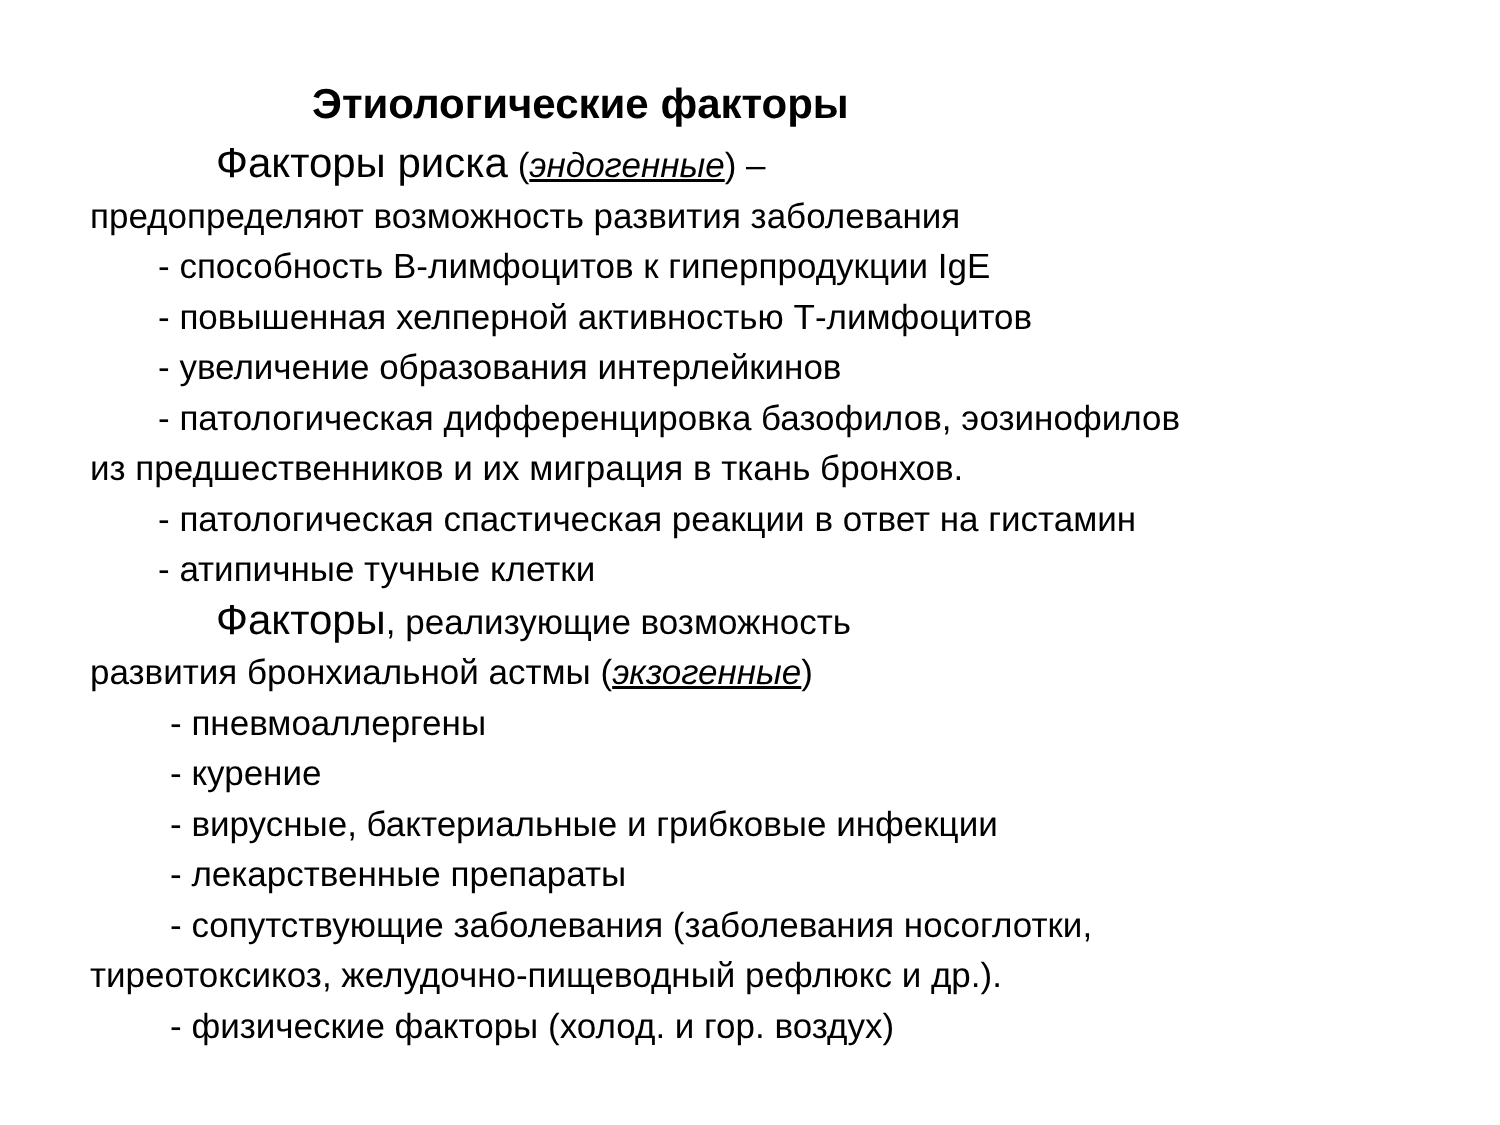Этиологические факторы
Факторы риска (эндогенные) –
предопределяют возможность развития заболевания
- способность В-лимфоцитов к гиперпродукции IgE
- повышенная хелперной активностью Т-лимфоцитов
- увеличение образования интерлейкинов
- патологическая дифференцировка базофилов, эозинофилов
из предшественников и их миграция в ткань бронхов.
- патологическая спастическая реакции в ответ на гистамин
- атипичные тучные клетки
Факторы, реализующие возможность
развития бронхиальной астмы (экзогенные)
- пневмоаллергены
- курение
- вирусные, бактериальные и грибковые инфекции
- лекарственные препараты
- сопутствующие заболевания (заболевания носоглотки,
тиреотоксикоз, желудочно-пищеводный рефлюкс и др.).
- физические факторы (холод. и гор. воздух)